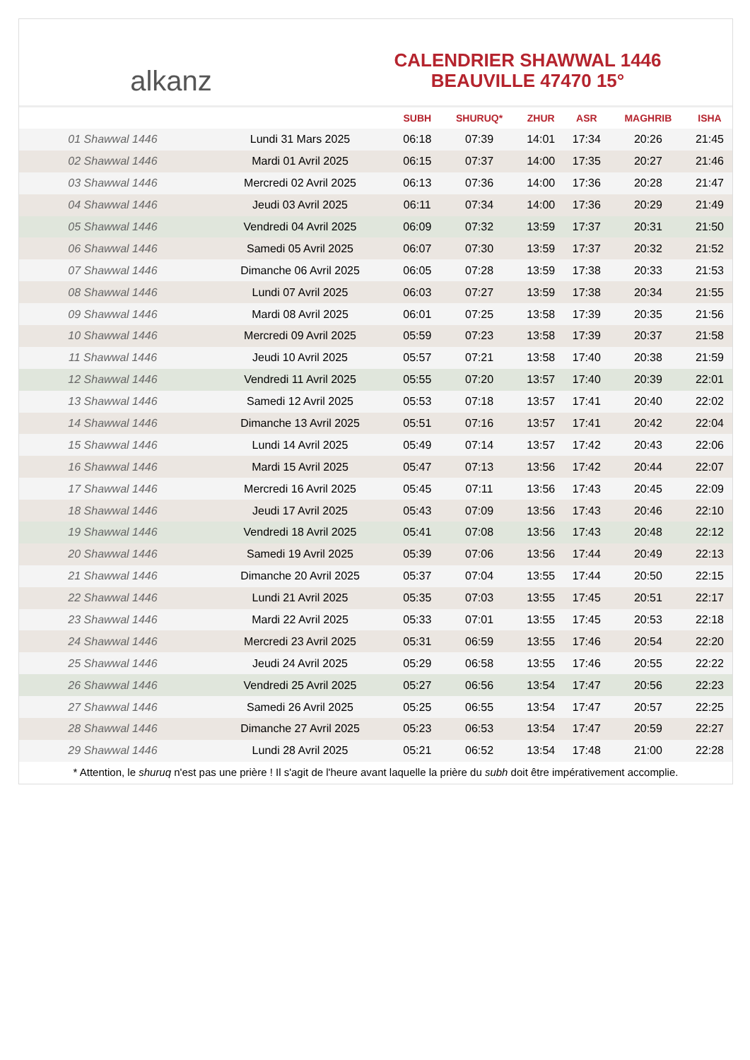alkanz
CALENDRIER SHAWWAL 1446
BEAUVILLE 47470 15°
| | | SUBH | SHURUQ* | ZHUR | ASR | MAGHRIB | ISHA |
| --- | --- | --- | --- | --- | --- | --- | --- |
| 01 Shawwal 1446 | Lundi 31 Mars 2025 | 06:18 | 07:39 | 14:01 | 17:34 | 20:26 | 21:45 |
| 02 Shawwal 1446 | Mardi 01 Avril 2025 | 06:15 | 07:37 | 14:00 | 17:35 | 20:27 | 21:46 |
| 03 Shawwal 1446 | Mercredi 02 Avril 2025 | 06:13 | 07:36 | 14:00 | 17:36 | 20:28 | 21:47 |
| 04 Shawwal 1446 | Jeudi 03 Avril 2025 | 06:11 | 07:34 | 14:00 | 17:36 | 20:29 | 21:49 |
| 05 Shawwal 1446 | Vendredi 04 Avril 2025 | 06:09 | 07:32 | 13:59 | 17:37 | 20:31 | 21:50 |
| 06 Shawwal 1446 | Samedi 05 Avril 2025 | 06:07 | 07:30 | 13:59 | 17:37 | 20:32 | 21:52 |
| 07 Shawwal 1446 | Dimanche 06 Avril 2025 | 06:05 | 07:28 | 13:59 | 17:38 | 20:33 | 21:53 |
| 08 Shawwal 1446 | Lundi 07 Avril 2025 | 06:03 | 07:27 | 13:59 | 17:38 | 20:34 | 21:55 |
| 09 Shawwal 1446 | Mardi 08 Avril 2025 | 06:01 | 07:25 | 13:58 | 17:39 | 20:35 | 21:56 |
| 10 Shawwal 1446 | Mercredi 09 Avril 2025 | 05:59 | 07:23 | 13:58 | 17:39 | 20:37 | 21:58 |
| 11 Shawwal 1446 | Jeudi 10 Avril 2025 | 05:57 | 07:21 | 13:58 | 17:40 | 20:38 | 21:59 |
| 12 Shawwal 1446 | Vendredi 11 Avril 2025 | 05:55 | 07:20 | 13:57 | 17:40 | 20:39 | 22:01 |
| 13 Shawwal 1446 | Samedi 12 Avril 2025 | 05:53 | 07:18 | 13:57 | 17:41 | 20:40 | 22:02 |
| 14 Shawwal 1446 | Dimanche 13 Avril 2025 | 05:51 | 07:16 | 13:57 | 17:41 | 20:42 | 22:04 |
| 15 Shawwal 1446 | Lundi 14 Avril 2025 | 05:49 | 07:14 | 13:57 | 17:42 | 20:43 | 22:06 |
| 16 Shawwal 1446 | Mardi 15 Avril 2025 | 05:47 | 07:13 | 13:56 | 17:42 | 20:44 | 22:07 |
| 17 Shawwal 1446 | Mercredi 16 Avril 2025 | 05:45 | 07:11 | 13:56 | 17:43 | 20:45 | 22:09 |
| 18 Shawwal 1446 | Jeudi 17 Avril 2025 | 05:43 | 07:09 | 13:56 | 17:43 | 20:46 | 22:10 |
| 19 Shawwal 1446 | Vendredi 18 Avril 2025 | 05:41 | 07:08 | 13:56 | 17:43 | 20:48 | 22:12 |
| 20 Shawwal 1446 | Samedi 19 Avril 2025 | 05:39 | 07:06 | 13:56 | 17:44 | 20:49 | 22:13 |
| 21 Shawwal 1446 | Dimanche 20 Avril 2025 | 05:37 | 07:04 | 13:55 | 17:44 | 20:50 | 22:15 |
| 22 Shawwal 1446 | Lundi 21 Avril 2025 | 05:35 | 07:03 | 13:55 | 17:45 | 20:51 | 22:17 |
| 23 Shawwal 1446 | Mardi 22 Avril 2025 | 05:33 | 07:01 | 13:55 | 17:45 | 20:53 | 22:18 |
| 24 Shawwal 1446 | Mercredi 23 Avril 2025 | 05:31 | 06:59 | 13:55 | 17:46 | 20:54 | 22:20 |
| 25 Shawwal 1446 | Jeudi 24 Avril 2025 | 05:29 | 06:58 | 13:55 | 17:46 | 20:55 | 22:22 |
| 26 Shawwal 1446 | Vendredi 25 Avril 2025 | 05:27 | 06:56 | 13:54 | 17:47 | 20:56 | 22:23 |
| 27 Shawwal 1446 | Samedi 26 Avril 2025 | 05:25 | 06:55 | 13:54 | 17:47 | 20:57 | 22:25 |
| 28 Shawwal 1446 | Dimanche 27 Avril 2025 | 05:23 | 06:53 | 13:54 | 17:47 | 20:59 | 22:27 |
| 29 Shawwal 1446 | Lundi 28 Avril 2025 | 05:21 | 06:52 | 13:54 | 17:48 | 21:00 | 22:28 |
* Attention, le shuruq n'est pas une prière ! Il s'agit de l'heure avant laquelle la prière du subh doit être impérativement accomplie.